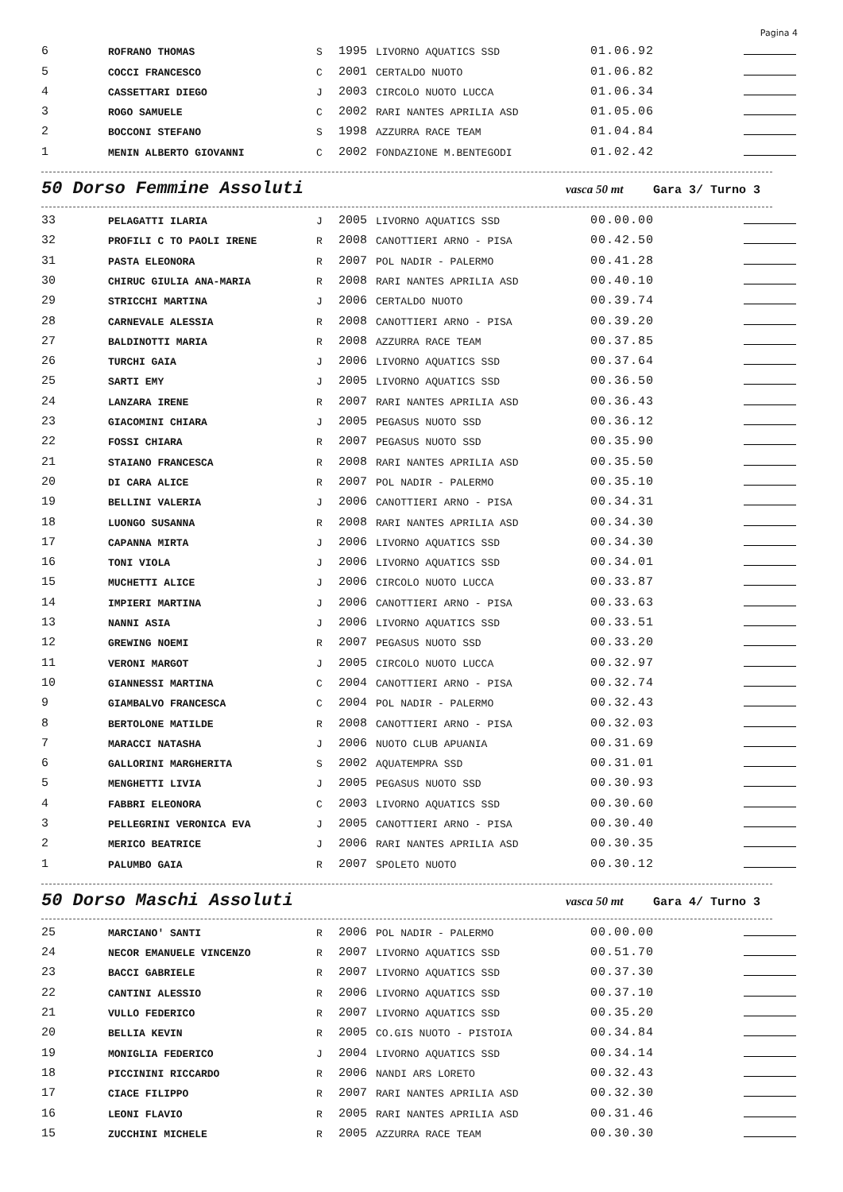Pagina 4
| 6 | ROFRANO THOMAS | S | 1995 | LIVORNO AQUATICS SSD | 01.06.92 | |
| 5 | COCCI FRANCESCO | C | 2001 | CERTALDO NUOTO | 01.06.82 | |
| 4 | CASSETTARI DIEGO | J | 2003 | CIRCOLO NUOTO LUCCA | 01.06.34 | |
| 3 | ROGO SAMUELE | C | 2002 | RARI NANTES APRILIA ASD | 01.05.06 | |
| 2 | BOCCONI STEFANO | S | 1998 | AZZURRA RACE TEAM | 01.04.84 | |
| 1 | MENIN ALBERTO GIOVANNI | C | 2002 | FONDAZIONE M.BENTEGODI | 01.02.42 | |
50 Dorso Femmine Assoluti
vasca 50 mt Gara 3/ Turno 3
| 33 | PELAGATTI ILARIA | J | 2005 | LIVORNO AQUATICS SSD | 00.00.00 | |
| 32 | PROFILI C TO PAOLI IRENE | R | 2008 | CANOTTIERI ARNO - PISA | 00.42.50 | |
| 31 | PASTA ELEONORA | R | 2007 | POL NADIR - PALERMO | 00.41.28 | |
| 30 | CHIRUC GIULIA ANA-MARIA | R | 2008 | RARI NANTES APRILIA ASD | 00.40.10 | |
| 29 | STRICCHI MARTINA | J | 2006 | CERTALDO NUOTO | 00.39.74 | |
| 28 | CARNEVALE ALESSIA | R | 2008 | CANOTTIERI ARNO - PISA | 00.39.20 | |
| 27 | BALDINOTTI MARIA | R | 2008 | AZZURRA RACE TEAM | 00.37.85 | |
| 26 | TURCHI GAIA | J | 2006 | LIVORNO AQUATICS SSD | 00.37.64 | |
| 25 | SARTI EMY | J | 2005 | LIVORNO AQUATICS SSD | 00.36.50 | |
| 24 | LANZARA IRENE | R | 2007 | RARI NANTES APRILIA ASD | 00.36.43 | |
| 23 | GIACOMINI CHIARA | J | 2005 | PEGASUS NUOTO SSD | 00.36.12 | |
| 22 | FOSSI CHIARA | R | 2007 | PEGASUS NUOTO SSD | 00.35.90 | |
| 21 | STAIANO FRANCESCA | R | 2008 | RARI NANTES APRILIA ASD | 00.35.50 | |
| 20 | DI CARA ALICE | R | 2007 | POL NADIR - PALERMO | 00.35.10 | |
| 19 | BELLINI VALERIA | J | 2006 | CANOTTIERI ARNO - PISA | 00.34.31 | |
| 18 | LUONGO SUSANNA | R | 2008 | RARI NANTES APRILIA ASD | 00.34.30 | |
| 17 | CAPANNA MIRTA | J | 2006 | LIVORNO AQUATICS SSD | 00.34.30 | |
| 16 | TONI VIOLA | J | 2006 | LIVORNO AQUATICS SSD | 00.34.01 | |
| 15 | MUCHETTI ALICE | J | 2006 | CIRCOLO NUOTO LUCCA | 00.33.87 | |
| 14 | IMPIERI MARTINA | J | 2006 | CANOTTIERI ARNO - PISA | 00.33.63 | |
| 13 | NANNI ASIA | J | 2006 | LIVORNO AQUATICS SSD | 00.33.51 | |
| 12 | GREWING NOEMI | R | 2007 | PEGASUS NUOTO SSD | 00.33.20 | |
| 11 | VERONI MARGOT | J | 2005 | CIRCOLO NUOTO LUCCA | 00.32.97 | |
| 10 | GIANNESSI MARTINA | C | 2004 | CANOTTIERI ARNO - PISA | 00.32.74 | |
| 9 | GIAMBALVO FRANCESCA | C | 2004 | POL NADIR - PALERMO | 00.32.43 | |
| 8 | BERTOLONE MATILDE | R | 2008 | CANOTTIERI ARNO - PISA | 00.32.03 | |
| 7 | MARACCI NATASHA | J | 2006 | NUOTO CLUB APUANIA | 00.31.69 | |
| 6 | GALLORINI MARGHERITA | S | 2002 | AQUATEMPRA SSD | 00.31.01 | |
| 5 | MENGHETTI LIVIA | J | 2005 | PEGASUS NUOTO SSD | 00.30.93 | |
| 4 | FABBRI ELEONORA | C | 2003 | LIVORNO AQUATICS SSD | 00.30.60 | |
| 3 | PELLEGRINI VERONICA EVA | J | 2005 | CANOTTIERI ARNO - PISA | 00.30.40 | |
| 2 | MERICO BEATRICE | J | 2006 | RARI NANTES APRILIA ASD | 00.30.35 | |
| 1 | PALUMBO GAIA | R | 2007 | SPOLETO NUOTO | 00.30.12 | |
50 Dorso Maschi Assoluti
vasca 50 mt Gara 4/ Turno 3
| 25 | MARCIANO' SANTI | R | 2006 | POL NADIR - PALERMO | 00.00.00 | |
| 24 | NECOR EMANUELE VINCENZO | R | 2007 | LIVORNO AQUATICS SSD | 00.51.70 | |
| 23 | BACCI GABRIELE | R | 2007 | LIVORNO AQUATICS SSD | 00.37.30 | |
| 22 | CANTINI ALESSIO | R | 2006 | LIVORNO AQUATICS SSD | 00.37.10 | |
| 21 | VULLO FEDERICO | R | 2007 | LIVORNO AQUATICS SSD | 00.35.20 | |
| 20 | BELLIA KEVIN | R | 2005 | CO.GIS NUOTO - PISTOIA | 00.34.84 | |
| 19 | MONIGLIA FEDERICO | J | 2004 | LIVORNO AQUATICS SSD | 00.34.14 | |
| 18 | PICCININI RICCARDO | R | 2006 | NANDI ARS LORETO | 00.32.43 | |
| 17 | CIACE FILIPPO | R | 2007 | RARI NANTES APRILIA ASD | 00.32.30 | |
| 16 | LEONI FLAVIO | R | 2005 | RARI NANTES APRILIA ASD | 00.31.46 | |
| 15 | ZUCCHINI MICHELE | R | 2005 | AZZURRA RACE TEAM | 00.30.30 | |